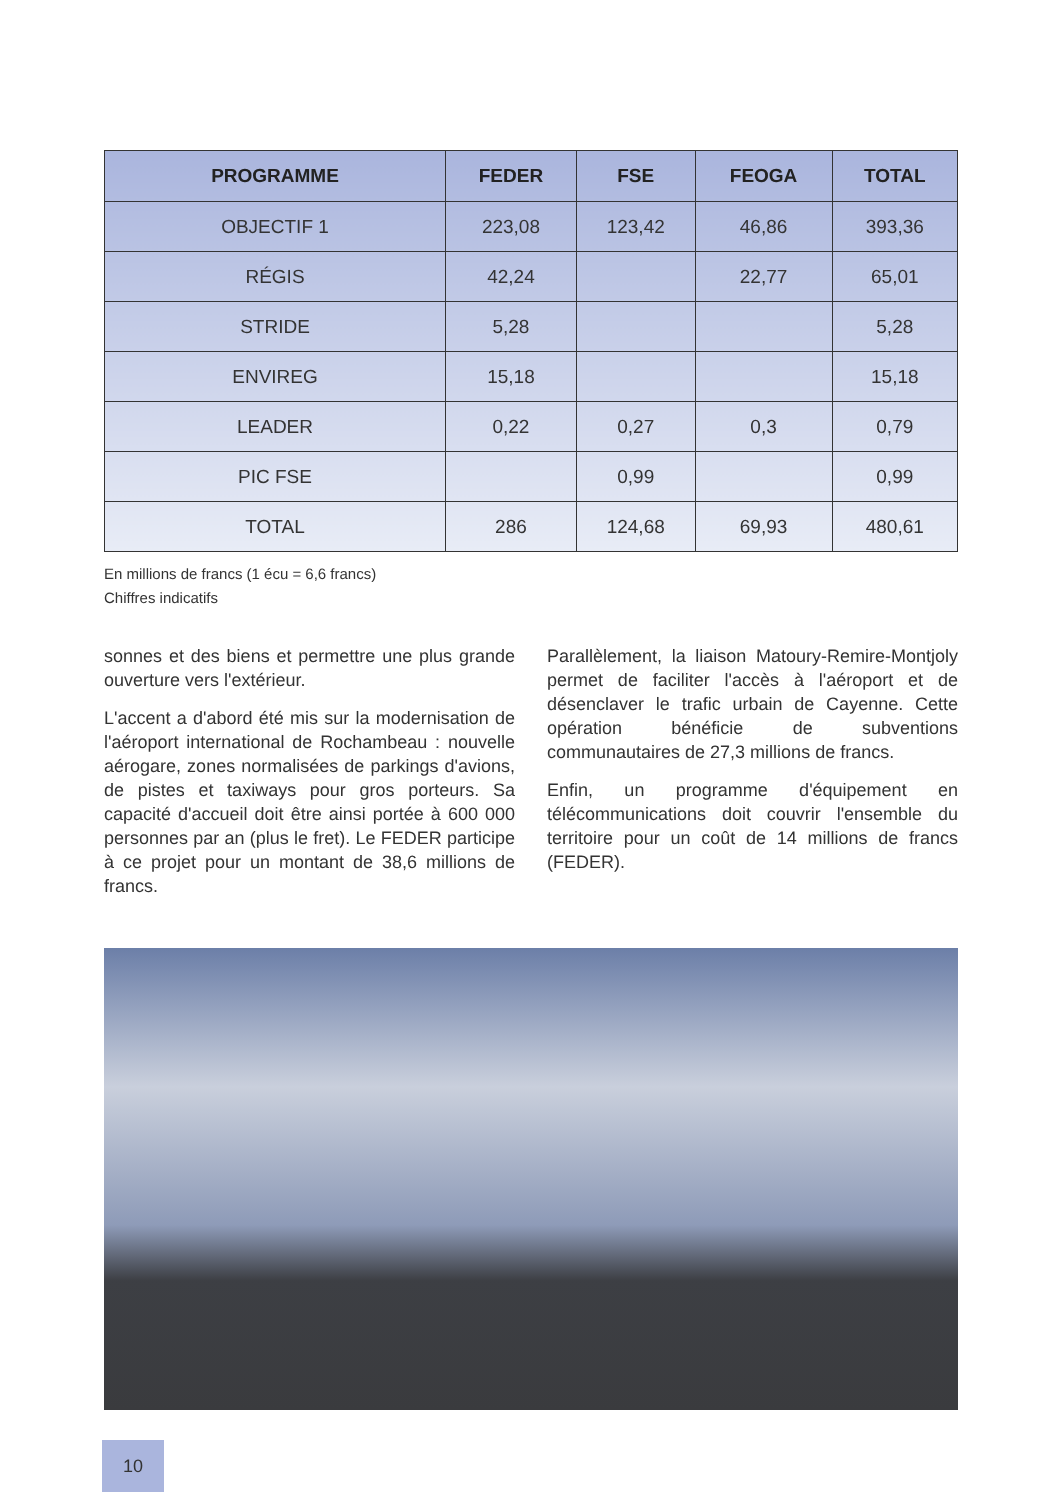| PROGRAMME | FEDER | FSE | FEOGA | TOTAL |
| --- | --- | --- | --- | --- |
| OBJECTIF 1 | 223,08 | 123,42 | 46,86 | 393,36 |
| RÉGIS | 42,24 | | 22,77 | 65,01 |
| STRIDE | 5,28 | | | 5,28 |
| ENVIREG | 15,18 | | | 15,18 |
| LEADER | 0,22 | 0,27 | 0,3 | 0,79 |
| PIC FSE | | 0,99 | | 0,99 |
| TOTAL | 286 | 124,68 | 69,93 | 480,61 |
En millions de francs (1 écu = 6,6 francs)
Chiffres indicatifs
sonnes et des biens et permettre une plus grande ouverture vers l'extérieur.
L'accent a d'abord été mis sur la modernisation de l'aéroport international de Rochambeau : nouvelle aérogare, zones normalisées de parkings d'avions, de pistes et taxiways pour gros porteurs. Sa capacité d'accueil doit être ainsi portée à 600 000 personnes par an (plus le fret). Le FEDER participe à ce projet pour un montant de 38,6 millions de francs.
Parallèlement, la liaison Matoury-Remire-Montjoly permet de faciliter l'accès à l'aéroport et de désenclaver le trafic urbain de Cayenne. Cette opération bénéficie de subventions communautaires de 27,3 millions de francs.
Enfin, un programme d'équipement en télécommunications doit couvrir l'ensemble du territoire pour un coût de 14 millions de francs (FEDER).
10